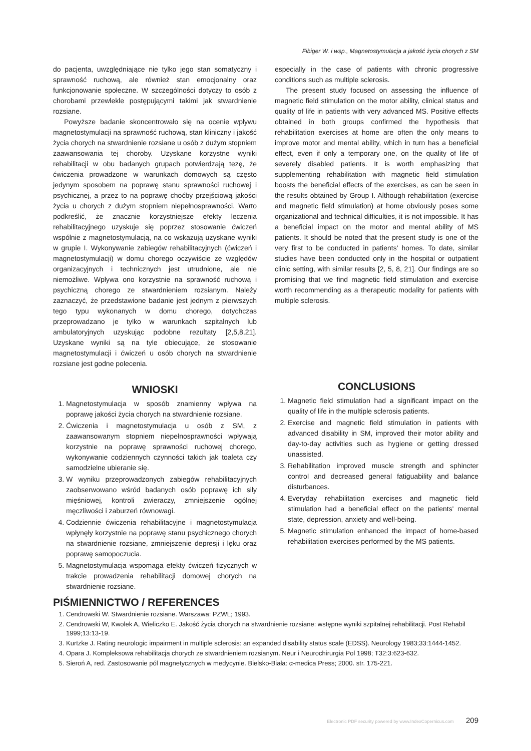Fibiger W. i wsp., Magnetostymulacja a jakość życia chorych z SM
do pacjenta, uwzględniające nie tylko jego stan somatyczny i sprawność ruchową, ale również stan emocjonalny oraz funkcjonowanie społeczne. W szczególności dotyczy to osób z chorobami przewlekle postępującymi takimi jak stwardnienie rozsiane.
Powyższe badanie skoncentrowało się na ocenie wpływu magnetostymulacji na sprawność ruchową, stan kliniczny i jakość życia chorych na stwardnienie rozsiane u osób z dużym stopniem zaawansowania tej choroby. Uzyskane korzystne wyniki rehabilitacji w obu badanych grupach potwierdzają tezę, że ćwiczenia prowadzone w warunkach domowych są często jedynym sposobem na poprawę stanu sprawności ruchowej i psychicznej, a przez to na poprawę choćby przejściową jakości życia u chorych z dużym stopniem niepełnosprawności. Warto podkreślić, że znacznie korzystniejsze efekty leczenia rehabilitacyjnego uzyskuje się poprzez stosowanie ćwiczeń wspólnie z magnetostymulacją, na co wskazują uzyskane wyniki w grupie I. Wykonywanie zabiegów rehabilitacyjnych (ćwiczeń i magnetostymulacji) w domu chorego oczywiście ze względów organizacyjnych i technicznych jest utrudnione, ale nie niemożliwe. Wpływa ono korzystnie na sprawność ruchową i psychiczną chorego ze stwardnieniem rozsianym. Należy zaznaczyć, że przedstawione badanie jest jednym z pierwszych tego typu wykonanych w domu chorego, dotychczas przeprowadzano je tylko w warunkach szpitalnych lub ambulatoryjnych uzyskując podobne rezultaty [2,5,8,21]. Uzyskane wyniki są na tyle obiecujące, że stosowanie magnetostymulacji i ćwiczeń u osób chorych na stwardnienie rozsiane jest godne polecenia.
WNIOSKI
1. Magnetostymulacja w sposób znamienny wpływa na poprawę jakości życia chorych na stwardnienie rozsiane.
2. Ćwiczenia i magnetostymulacja u osób z SM, z zaawansowanym stopniem niepełnosprawności wpływają korzystnie na poprawę sprawności ruchowej chorego, wykonywanie codziennych czynności takich jak toaleta czy samodzielne ubieranie się.
3. W wyniku przeprowadzonych zabiegów rehabilitacyjnych zaobserwowano wśród badanych osób poprawę ich siły mięśniowej, kontroli zwieraczy, zmniejszenie ogólnej męczliwości i zaburzeń równowagi.
4. Codziennie ćwiczenia rehabilitacyjne i magnetostymulacja wpłynęły korzystnie na poprawę stanu psychicznego chorych na stwardnienie rozsiane, zmniejszenie depresji i lęku oraz poprawę samopoczucia.
5. Magnetostymulacja wspomaga efekty ćwiczeń fizycznych w trakcie prowadzenia rehabilitacji domowej chorych na stwardnienie rozsiane.
especially in the case of patients with chronic progressive conditions such as multiple sclerosis.
The present study focused on assessing the influence of magnetic field stimulation on the motor ability, clinical status and quality of life in patients with very advanced MS. Positive effects obtained in both groups confirmed the hypothesis that rehabilitation exercises at home are often the only means to improve motor and mental ability, which in turn has a beneficial effect, even if only a temporary one, on the quality of life of severely disabled patients. It is worth emphasizing that supplementing rehabilitation with magnetic field stimulation boosts the beneficial effects of the exercises, as can be seen in the results obtained by Group I. Although rehabilitation (exercise and magnetic field stimulation) at home obviously poses some organizational and technical difficulties, it is not impossible. It has a beneficial impact on the motor and mental ability of MS patients. It should be noted that the present study is one of the very first to be conducted in patients' homes. To date, similar studies have been conducted only in the hospital or outpatient clinic setting, with similar results [2, 5, 8, 21]. Our findings are so promising that we find magnetic field stimulation and exercise worth recommending as a therapeutic modality for patients with multiple sclerosis.
CONCLUSIONS
1. Magnetic field stimulation had a significant impact on the quality of life in the multiple sclerosis patients.
2. Exercise and magnetic field stimulation in patients with advanced disability in SM, improved their motor ability and day-to-day activities such as hygiene or getting dressed unassisted.
3. Rehabilitation improved muscle strength and sphincter control and decreased general fatiguability and balance disturbances.
4. Everyday rehabilitation exercises and magnetic field stimulation had a beneficial effect on the patients' mental state, depression, anxiety and well-being.
5. Magnetic stimulation enhanced the impact of home-based rehabilitation exercises performed by the MS patients.
PIŚMIENNICTWO / REFERENCES
1. Cendrowski W. Stwardnienie rozsiane. Warszawa: PZWL; 1993.
2. Cendrowski W, Kwolek A, Wieliczko E. Jakość życia chorych na stwardnienie rozsiane: wstępne wyniki szpitalnej rehabilitacji. Post Rehabil 1999;13:13-19.
3. Kurtzke J. Rating neurologic impairment in multiple sclerosis: an expanded disability status scale (EDSS). Neurology 1983;33:1444-1452.
4. Opara J. Kompleksowa rehabilitacja chorych ze stwardnieniem rozsianym. Neur i Neurochirurgia Pol 1998; T32:3:623-632.
5. Sieroń A, red. Zastosowanie pól magnetycznych w medycynie. Bielsko-Biała: α-medica Press; 2000. str. 175-221.
Electronic PDF security powered by www.IndexCopernicus.com 209